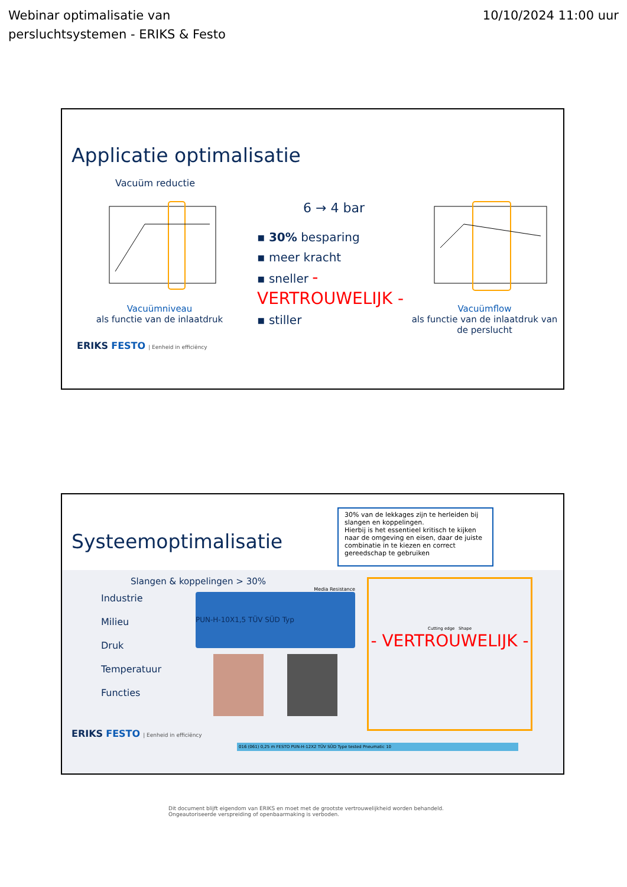Webinar optimalisatie van
persluchtsystemen - ERIKS & Festo
10/10/2024 11:00 uur
Applicatie optimalisatie
Vacuüm reductie
Vacuümniveau
als functie van de inlaatdruk
6 → 4 bar
▪ 30% besparing
▪ meer kracht
▪ sneller - VERTROUWELIJK -
▪ stiller
Vacuümflow
als functie van de inlaatdruk van de perslucht
ERIKS FESTO | Eenheid in efficiëncy
Systeemoptimalisatie
30% van de lekkages zijn te herleiden bij slangen en koppelingen.
Hierbij is het essentieel kritisch te kijken naar de omgeving en eisen, daar de juiste combinatie in te kiezen en correct gereedschap te gebruiken
Slangen & koppelingen > 30%
Industrie
Milieu
Druk
Temperatuur
Functies
Media Resistance
PUN-H-10X1,5 TÜV SÜD Typ
ERIKS FESTO | Eenheid in efficiëncy
Cutting edge Shape
- VERTROUWELIJK -
016 (061) 0,25 m FESTO PUN-H-12X2 TÜV SÜD Type tested Pneumatic 10
Dit document blijft eigendom van ERIKS en moet met de grootste vertrouwelijkheid worden behandeld.
Ongeautoriseerde verspreiding of openbaarmaking is verboden.